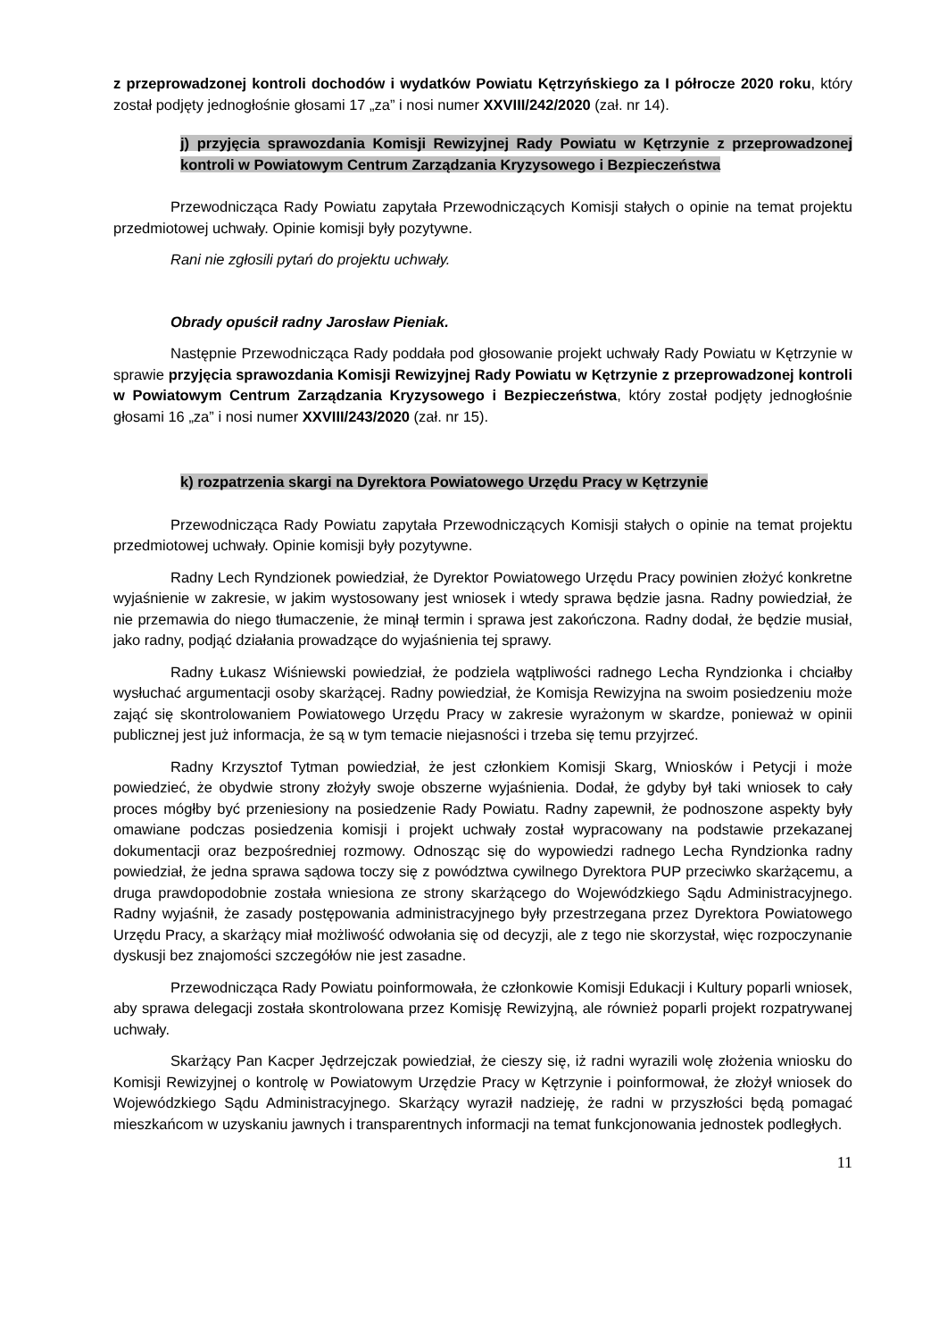z przeprowadzonej kontroli dochodów i wydatków Powiatu Kętrzyńskiego za I półrocze 2020 roku, który został podjęty jednogłośnie głosami 17 „za” i nosi numer XXVIII/242/2020 (zał. nr 14).
j) przyjęcia sprawozdania Komisji Rewizyjnej Rady Powiatu w Kętrzynie z przeprowadzonej kontroli w Powiatowym Centrum Zarządzania Kryzysowego i Bezpieczeństwa
Przewodnicząca Rady Powiatu zapytała Przewodniczących Komisji stałych o opinie na temat projektu przedmiotowej uchwały. Opinie komisji były pozytywne.
Rani nie zgłosili pytań do projektu uchwały.
Obrady opuścił radny Jarosław Pieniak.
Następnie Przewodnicząca Rady poddała pod głosowanie projekt uchwały Rady Powiatu w Kętrzynie w sprawie przyjęcia sprawozdania Komisji Rewizyjnej Rady Powiatu w Kętrzynie z przeprowadzonej kontroli w Powiatowym Centrum Zarządzania Kryzysowego i Bezpieczeństwa, który został podjęty jednogłośnie głosami 16 „za” i nosi numer XXVIII/243/2020 (zał. nr 15).
k) rozpatrzenia skargi na Dyrektora Powiatowego Urzędu Pracy w Kętrzynie
Przewodnicząca Rady Powiatu zapytała Przewodniczących Komisji stałych o opinie na temat projektu przedmiotowej uchwały. Opinie komisji były pozytywne.
Radny Lech Ryndzionek powiedział, że Dyrektor Powiatowego Urzędu Pracy powinien złożyć konkretne wyjaśnienie w zakresie, w jakim wystosowany jest wniosek i wtedy sprawa będzie jasna. Radny powiedział, że nie przemawia do niego tłumaczenie, że minął termin i sprawa jest zakończona. Radny dodał, że będzie musiał, jako radny, podjąć działania prowadzące do wyjaśnienia tej sprawy.
Radny Łukasz Wiśniewski powiedział, że podziela wątpliwości radnego Lecha Ryndzionka i chciałby wysłuchać argumentacji osoby skarżącej. Radny powiedział, że Komisja Rewizyjna na swoim posiedzeniu może zająć się skontrolowaniem Powiatowego Urzędu Pracy w zakresie wyrażonym w skardze, ponieważ w opinii publicznej jest już informacja, że są w tym temacie niejasności i trzeba się temu przyjrzeć.
Radny Krzysztof Tytman powiedział, że jest członkiem Komisji Skarg, Wniosków i Petycji i może powiedzieć, że obydwie strony złożyły swoje obszerne wyjaśnienia. Dodał, że gdyby był taki wniosek to cały proces mógłby być przeniesiony na posiedzenie Rady Powiatu. Radny zapewnił, że podnoszone aspekty były omawiane podczas posiedzenia komisji i projekt uchwały został wypracowany na podstawie przekazanej dokumentacji oraz bezpośredniej rozmowy. Odnosząc się do wypowiedzi radnego Lecha Ryndzionka radny powiedział, że jedna sprawa sądowa toczy się z powództwa cywilnego Dyrektora PUP przeciwko skarżącemu, a druga prawdopodobnie została wniesiona ze strony skarżącego do Wojewódzkiego Sądu Administracyjnego. Radny wyjaśnił, że zasady postępowania administracyjnego były przestrzegana przez Dyrektora Powiatowego Urzędu Pracy, a skarżący miał możliwość odwołania się od decyzji, ale z tego nie skorzystał, więc rozpoczynanie dyskusji bez znajomości szczegółów nie jest zasadne.
Przewodnicząca Rady Powiatu poinformowała, że członkowie Komisji Edukacji i Kultury poparli wniosek, aby sprawa delegacji została skontrolowana przez Komisję Rewizyjną, ale również poparli projekt rozpatrywanej uchwały.
Skarżący Pan Kacper Jędrzejczak powiedział, że cieszy się, iż radni wyrazili wolę złożenia wniosku do Komisji Rewizyjnej o kontrolę w Powiatowym Urzędzie Pracy w Kętrzynie i poinformował, że złożył wniosek do Wojewódzkiego Sądu Administracyjnego. Skarżący wyraził nadzieję, że radni w przyszłości będą pomagać mieszkańcom w uzyskaniu jawnych i transparentnych informacji na temat funkcjonowania jednostek podległych.
11